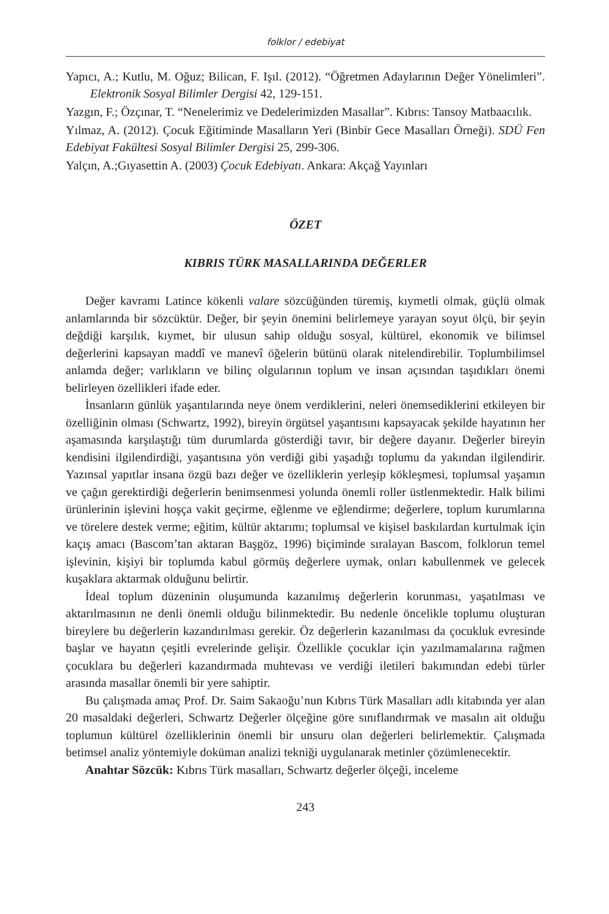folklor / edebiyat
Yapıcı, A.; Kutlu, M. Oğuz; Bilican, F. Işıl. (2012). “Öğretmen Adaylarının Değer Yönelimleri”. Elektronik Sosyal Bilimler Dergisi 42, 129-151.
Yazgın, F.; Özçınar, T. “Nenelerimiz ve Dedelerimizden Masallar”. Kıbrıs: Tansoy Matbaacılık.
Yılmaz, A. (2012). Çocuk Eğitiminde Masalların Yeri (Binbir Gece Masalları Örneği). SDÜ Fen Edebiyat Fakültesi Sosyal Bilimler Dergisi 25, 299-306.
Yalçın, A.;Gıyasettin A. (2003) Çocuk Edebiyatı. Ankara: Akçağ Yayınları
ÖZET
KIBRIS TÜRK MASALLARINDA DEĞERLER
Değer kavramı Latince kökenli valare sözcüğünden türemiş, kıymetli olmak, güçlü olmak anlamlarında bir sözcüktür. Değer, bir şeyin önemini belirlemeye yarayan soyut ölçü, bir şeyin değdiği karşılık, kıymet, bir ulusun sahip olduğu sosyal, kültürel, ekonomik ve bilimsel değerlerini kapsayan maddî ve manevî öğelerin bütünü olarak nitelendirebilir. Toplumbilimsel anlamda değer; varlıkların ve bilinç olgularının toplum ve insan açısından taşıdıkları önemi belirleyen özellikleri ifade eder.
İnsanların günlük yaşantılarında neye önem verdiklerini, neleri önemsediklerini etkileyen bir özelliğinin olması (Schwartz, 1992), bireyin örgütsel yaşantısını kapsayacak şekilde hayatının her aşamasında karşılaştığı tüm durumlarda gösterdiği tavır, bir değere dayanır. Değerler bireyin kendisini ilgilendirdiği, yaşantısına yön verdiği gibi yaşadığı toplumu da yakından ilgilendirir. Yazınsal yapıtlar insana özgü bazı değer ve özelliklerin yerleşip kökleşmesi, toplumsal yaşamın ve çağın gerektirdiği değerlerin benimsenmesi yolunda önemli roller üstlenmektedir. Halk bilimi ürünlerinin işlevini hoşça vakit geçirme, eğlenme ve eğlendirme; değerlere, toplum kurumlarına ve törelere destek verme; eğitim, kültür aktarımı; toplumsal ve kişisel baskılardan kurtulmak için kaçış amacı (Bascom’tan aktaran Başgöz, 1996) biçiminde sıralayan Bascom, folklorun temel işlevinin, kişiyi bir toplumda kabul görmüş değerlere uymak, onları kabullenmek ve gelecek kuşaklara aktarmak olduğunu belirtir.
İdeal toplum düzeninin oluşumunda kazanılmış değerlerin korunması, yaşatılması ve aktarılmasının ne denli önemli olduğu bilinmektedir. Bu nedenle öncelikle toplumu oluşturan bireylere bu değerlerin kazandırılması gerekir. Öz değerlerin kazanılması da çocukluk evresinde başlar ve hayatın çeşitli evrelerinde gelişir. Özellikle çocuklar için yazılmamalarına rağmen çocuklara bu değerleri kazandırmada muhtevası ve verdiği iletileri bakımından edebi türler arasında masallar önemli bir yere sahiptir.
Bu çalışmada amaç Prof. Dr. Saim Sakaoğu’nun Kıbrıs Türk Masalları adlı kitabında yer alan 20 masaldaki değerleri, Schwartz Değerler ölçeğine göre sınıflandırmak ve masalın ait olduğu toplumun kültürel özelliklerinin önemli bir unsuru olan değerleri belirlemektir. Çalışmada betimsel analiz yöntemiyle doküman analizi tekniği uygulanarak metinler çözümlenecektir.
Anahtar Sözcük: Kıbrıs Türk masalları, Schwartz değerler ölçeği, inceleme
243